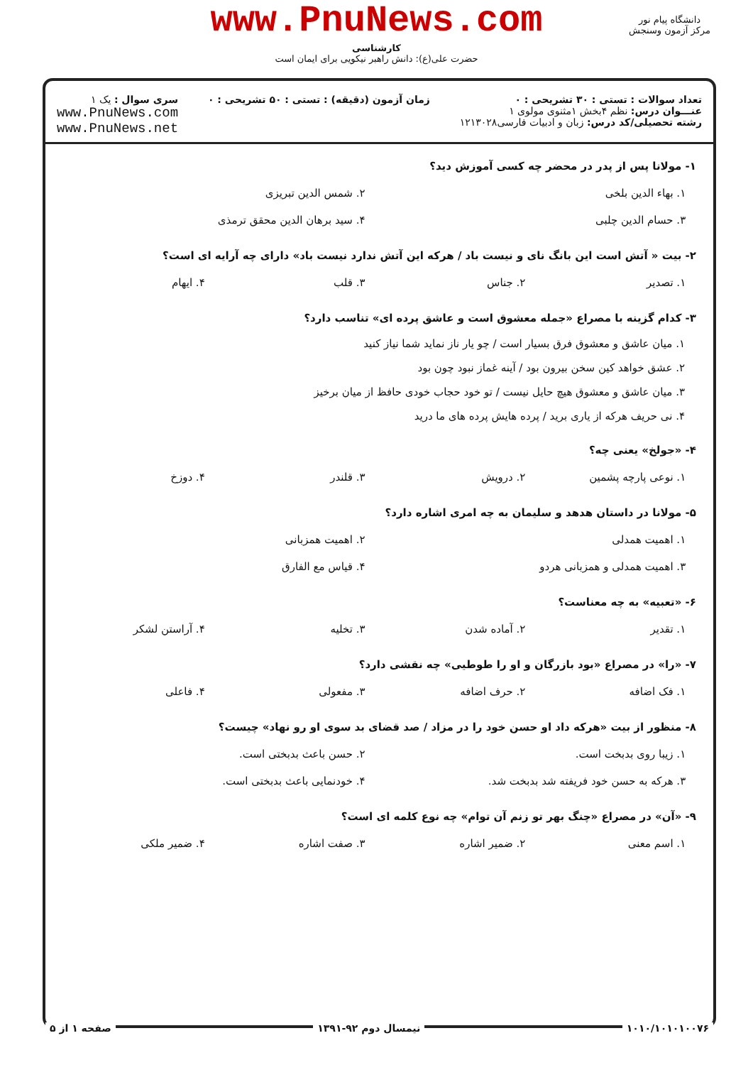www.PnuNews.com
کارشناسی
حضرت علی(ع): دانش راهبر نیکویی برای ایمان است
دانشگاه پیام نور
مرکز آزمون وسنجش
تعداد سوالات : تستی : ۳۰ تشریحی : ۰
عنـــوان درس: نظم ۴بخش ۱مثنوی مولوی ۱
رشته تحصیلی/کد درس: زبان و ادبیات فارسی۱۲۱۳۰۲۸
زمان آزمون (دقیقه) : تستی : ۵۰ تشریحی : ۰
سری سوال : یک ۱
www.PnuNews.com
www.PnuNews.net
۱- مولانا پس از پدر در محضر چه کسی آموزش دید؟
| ۱. بهاء الدین بلخی | ۲. شمس الدین تبریزی |
| ۳. حسام الدین چلبی | ۴. سید برهان الدین محقق ترمذی |
۲- بیت « آتش است این بانگ نای و نیست باد / هرکه این آتش ندارد نیست باد» دارای چه آرایه ای است؟
| ۱. تصدیر | ۲. جناس | ۳. قلب | ۴. ایهام |
۳- کدام گزینه با مصراع «جمله معشوق است و عاشق پرده ای» تناسب دارد؟
۱. میان عاشق و معشوق فرق بسیار است / چو یار ناز نماید شما نیاز کنید
۲. عشق خواهد کین سخن بیرون بود / آینه غماز نبود چون بود
۳. میان عاشق و معشوق هیچ حایل نیست / تو خود حجاب خودی حافظ از میان برخیز
۴. نی حریف هرکه از یاری برید / پرده هایش پرده های ما درید
۴- «جولخ» یعنی چه؟
| ۱. نوعی پارچه پشمین | ۲. درویش | ۳. قلندر | ۴. دوزخ |
۵- مولانا در داستان هدهد و سلیمان به چه امری اشاره دارد؟
| ۱. اهمیت همدلی | ۲. اهمیت همزبانی |
| ۳. اهمیت همدلی و همزبانی هردو | ۴. قیاس مع الفارق |
۶- «تعبیه» به چه معناست؟
| ۱. تقدیر | ۲. آماده شدن | ۳. تخلیه | ۴. آراستن لشکر |
۷- «را» در مصراع «بود بازرگان و او را طوطیی» چه نقشی دارد؟
| ۱. فک اضافه | ۲. حرف اضافه | ۳. مفعولی | ۴. فاعلی |
۸- منظور از بیت «هرکه داد او حسن خود را در مزاد / صد قضای بد سوی او رو نهاد» چیست؟
| ۱. زیبا روی بدبخت است. | ۲. حسن باعث بدبختی است. |
| ۳. هرکه به حسن خود فریفته شد بدبخت شد. | ۴. خودنمایی باعث بدبختی است. |
۹- «آن» در مصراع «چنگ بهر تو زنم آن توام» چه نوع کلمه ای است؟
| ۱. اسم معنی | ۲. ضمیر اشاره | ۳. صفت اشاره | ۴. ضمیر ملکی |
۱۰۱۰/۱۰۱۰۱۰۰۷۶ نیمسال دوم ۹۲-۱۳۹۱ صفحه ۱ از ۵